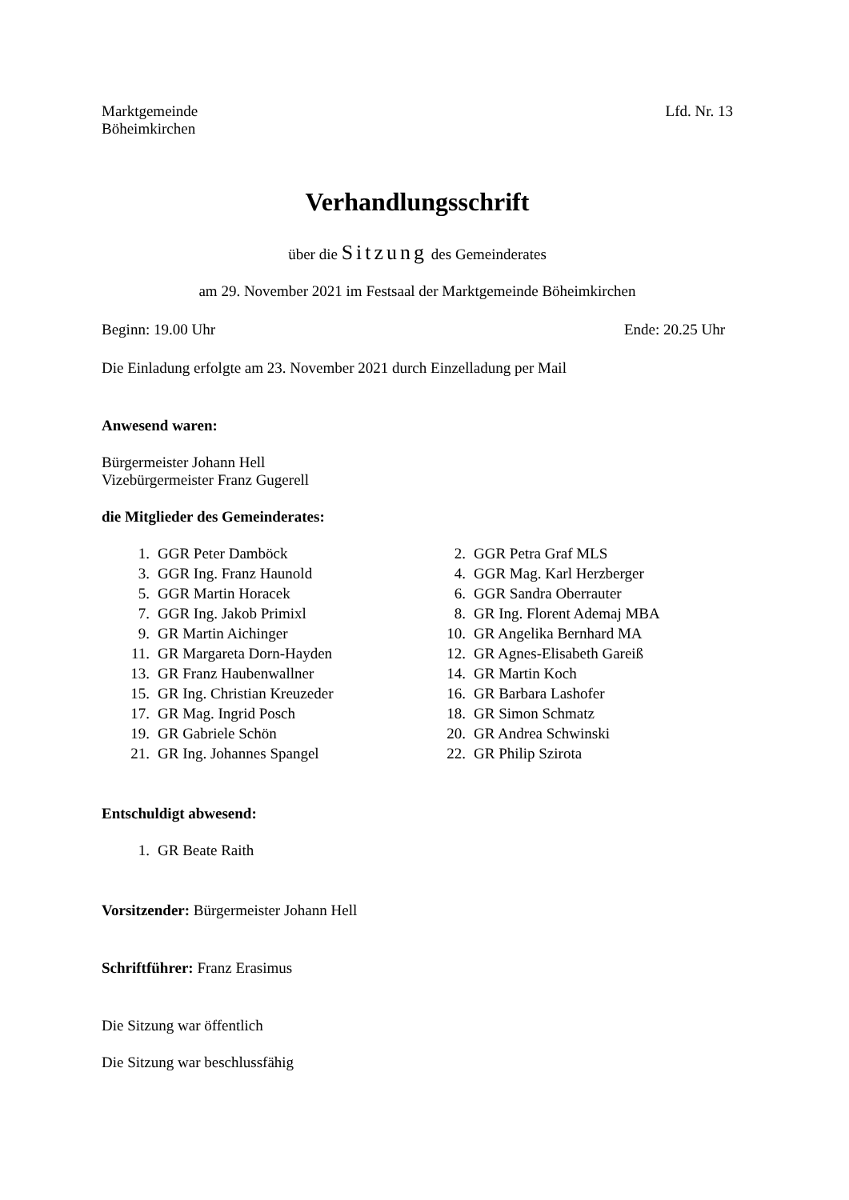Marktgemeinde
Böheimkirchen
Lfd. Nr. 13
Verhandlungsschrift
über die Sitzung des Gemeinderates
am 29. November 2021 im Festsaal der Marktgemeinde Böheimkirchen
Beginn: 19.00 Uhr Ende: 20.25 Uhr
Die Einladung erfolgte am 23. November 2021 durch Einzelladung per Mail
Anwesend waren:
Bürgermeister Johann Hell
Vizebürgermeister Franz Gugerell
die Mitglieder des Gemeinderates:
| 1. | GGR Peter Damböck | 2. | GGR Petra Graf MLS |
| 3. | GGR Ing. Franz Haunold | 4. | GGR Mag. Karl Herzberger |
| 5. | GGR Martin Horacek | 6. | GGR Sandra Oberrauter |
| 7. | GGR Ing. Jakob Primixl | 8. | GR Ing. Florent Ademaj MBA |
| 9. | GR Martin Aichinger | 10. | GR Angelika Bernhard MA |
| 11. | GR Margareta Dorn-Hayden | 12. | GR Agnes-Elisabeth Gareiß |
| 13. | GR Franz Haubenwallner | 14. | GR Martin Koch |
| 15. | GR Ing. Christian Kreuzeder | 16. | GR Barbara Lashofer |
| 17. | GR Mag. Ingrid Posch | 18. | GR Simon Schmatz |
| 19. | GR Gabriele Schön | 20. | GR Andrea Schwinski |
| 21. | GR Ing. Johannes Spangel | 22. | GR Philip Szirota |
Entschuldigt abwesend:
| 1. | GR Beate Raith |
Vorsitzender: Bürgermeister Johann Hell
Schriftführer: Franz Erasimus
Die Sitzung war öffentlich
Die Sitzung war beschlussfähig